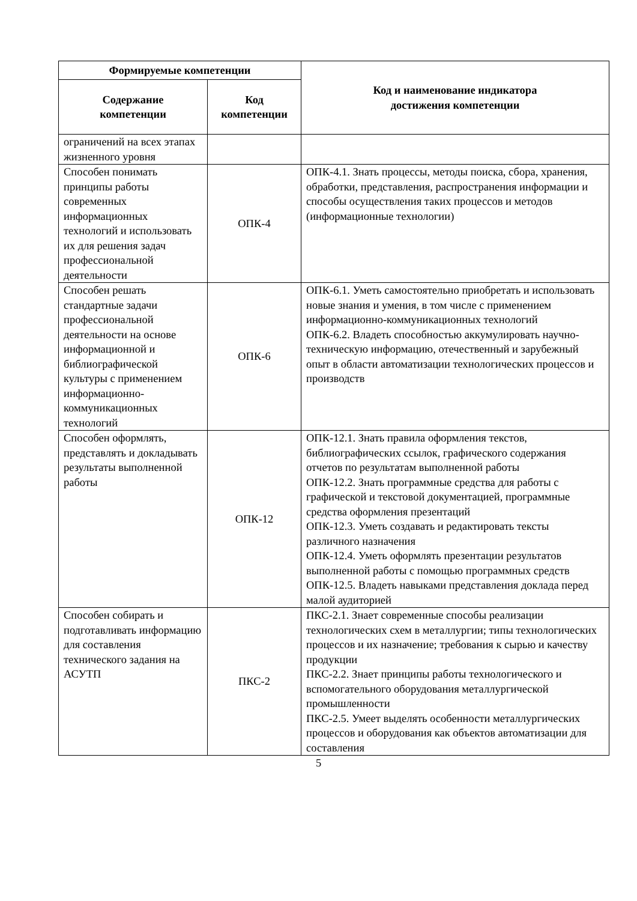| Формируемые компетенции | | Код и наименование индикатора достижения компетенции |
| --- | --- | --- |
| Содержание компетенции | Код компетенции | |
| ограничений на всех этапах жизненного уровня | | |
| Способен понимать принципы работы современных информационных технологий и использовать их для решения задач профессиональной деятельности | ОПК-4 | ОПК-4.1. Знать процессы, методы поиска, сбора, хранения, обработки, представления, распространения информации и способы осуществления таких процессов и методов (информационные технологии) |
| Способен решать стандартные задачи профессиональной деятельности на основе информационной и библиографической культуры с применением информационно-коммуникационных технологий | ОПК-6 | ОПК-6.1. Уметь самостоятельно приобретать и использовать новые знания и умения, в том числе с применением информационно-коммуникационных технологий ОПК-6.2. Владеть способностью аккумулировать научно-техническую информацию, отечественный и зарубежный опыт в области автоматизации технологических процессов и производств |
| Способен оформлять, представлять и докладывать результаты выполненной работы | ОПК-12 | ОПК-12.1. Знать правила оформления текстов, библиографических ссылок, графического содержания отчетов по результатам выполненной работы ОПК-12.2. Знать программные средства для работы с графической и текстовой документацией, программные средства оформления презентаций ОПК-12.3. Уметь создавать и редактировать тексты различного назначения ОПК-12.4. Уметь оформлять презентации результатов выполненной работы с помощью программных средств ОПК-12.5. Владеть навыками представления доклада перед малой аудиторией |
| Способен собирать и подготавливать информацию для составления технического задания на АСУТП | ПКС-2 | ПКС-2.1. Знает современные способы реализации технологических схем в металлургии; типы технологических процессов и их назначение; требования к сырью и качеству продукции ПКС-2.2. Знает принципы работы технологического и вспомогательного оборудования металлургической промышленности ПКС-2.5. Умеет выделять особенности металлургических процессов и оборудования как объектов автоматизации для составления |
5